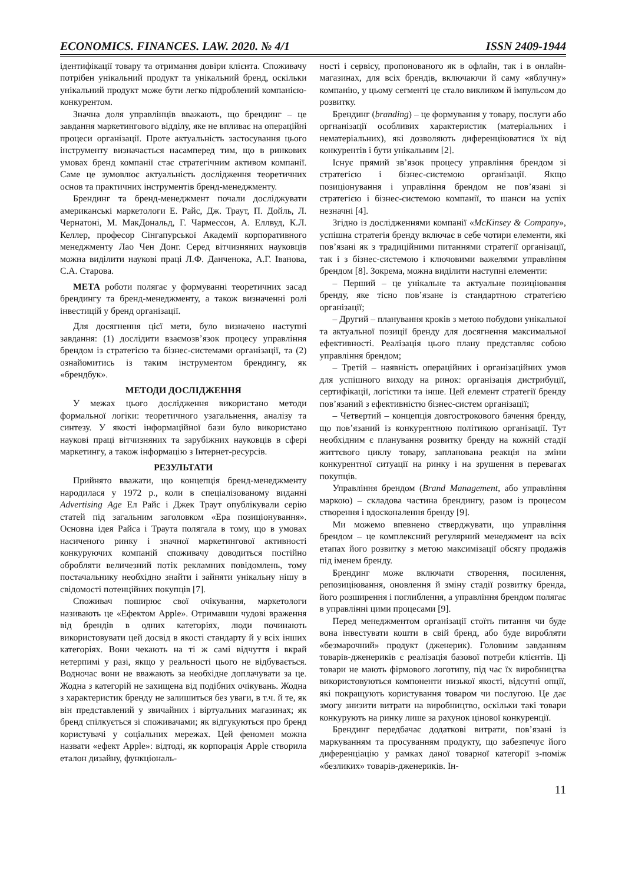ECONOMICS. FINANCES. LAW. 2020. № 4/1 ISSN 2409-1944
ідентифікації товару та отримання довіри клієнта. Споживачу потрібен унікальний продукт та унікальний бренд, оскільки унікальний продукт може бути легко підроблений компанією-конкурентом.
Значна доля управлінців вважають, що брендинг – це завдання маркетингового відділу, яке не впливає на операційні процеси організації. Проте актуальність застосування цього інструменту визначається насамперед тим, що в ринкових умовах бренд компанії стає стратегічним активом компанії. Саме це зумовлює актуальність дослідження теоретичних основ та практичних інструментів бренд-менеджменту.
Брендинг та бренд-менеджмент почали досліджувати американські маркетологи Е. Райс, Дж. Траут, П. Дойль, Л. Чернатоні, М. МакДональд, Г. Чармессон, А. Еллвуд, К.Л. Келлер, професор Сінгапурської Академії корпоративного менеджменту Лао Чен Донг. Серед вітчизняних науковців можна виділити наукові праці Л.Ф. Данченока, А.Г. Іванова, С.А. Старова.
МЕТА роботи полягає у формуванні теоретичних засад брендингу та бренд-менеджменту, а також визначенні ролі інвестицій у бренд організації.
Для досягнення цієї мети, було визначено наступні завдання: (1) дослідити взаємозв’язок процесу управління брендом із стратегією та бізнес-системами організації, та (2) ознайомитись із таким інструментом брендингу, як «брендбук».
МЕТОДИ ДОСЛІДЖЕННЯ
У межах цього дослідження використано методи формальної логіки: теоретичного узагальнення, аналізу та синтезу. У якості інформаційної бази було використано наукові праці вітчизняних та зарубіжних науковців в сфері маркетингу, а також інформацію з Інтернет-ресурсів.
РЕЗУЛЬТАТИ
Прийнято вважати, що концепція бренд-менеджменту народилася у 1972 р., коли в спеціалізованому виданні Advertising Age Ел Райс і Джек Траут опублікували серію статей під загальним заголовком «Ера позиціонування». Основна ідея Райса і Траута полягала в тому, що в умовах насиченого ринку і значної маркетингової активності конкуруючих компаній споживачу доводиться постійно обробляти величезний потік рекламних повідомлень, тому постачальнику необхідно знайти і зайняти унікальну нішу в свідомості потенційних покупців [7].
Споживач поширює свої очікування, маркетологи називають це «Ефектом Apple». Отримавши чудові враження від брендів в одних категоріях, люди починають використовувати цей досвід в якості стандарту й у всіх інших категоріях. Вони чекають на ті ж самі відчуття і вкрай нетерпимі у разі, якщо у реальності цього не відбувається. Водночас вони не вважають за необхідне доплачувати за це. Жодна з категорій не захищена від подібних очікувань. Жодна з характеристик бренду не залишиться без уваги, в т.ч. й те, як він представлений у звичайних і віртуальних магазинах; як бренд спілкується зі споживачами; як відгукуються про бренд користувачі у соціальних мережах. Цей феномен можна назвати «ефект Apple»: відтоді, як корпорація Apple створила еталон дизайну, функціональ-
ності і сервісу, пропонованого як в офлайн, так і в онлайн-магазинах, для всіх брендів, включаючи й саму «яблучну» компанію, у цьому сегменті це стало викликом й імпульсом до розвитку.
Брендинг (branding) – це формування у товару, послуги або оргнанізації особливих характеристик (матеріальних і нематеріальних), які дозволяють диференціюватися їх від конкурентів і бути унікальним [2].
Існує прямий зв’язок процесу управління брендом зі стратегією і бізнес-системою організації. Якщо позиціонування і управління брендом не пов’язані зі стратегією і бізнес-системою компанії, то шанси на успіх незначні [4].
Згідно із дослідженнями компанії «McKinsey & Company», успішна стратегія бренду включає в себе чотири елементи, які пов’язані як з традиційними питаннями стратегії організації, так і з бізнес-системою і ключовими важелями управління брендом [8]. Зокрема, можна виділити наступні елементи:
– Перший – це унікальне та актуальне позиціювання бренду, яке тісно пов’язане із стандартною стратегією організації;
– Другий – планування кроків з метою побудови унікальної та актуальної позиції бренду для досягнення максимальної ефективності. Реалізація цього плану представляє собою управління брендом;
– Третій – наявність операційних і організаційних умов для успішного виходу на ринок: організація дистрибуції, сертифікації, логістики та інше. Цей елемент стратегії бренду пов’язаний з ефективністю бізнес-систем організації;
– Четвертий – концепція довгострокового бачення бренду, що пов’язаний із конкурентною політикою організації. Тут необхідним є планування розвитку бренду на кожній стадії життєвого циклу товару, запланована реакція на зміни конкурентної ситуації на ринку і на зрушення в перевагах покупців.
Управління брендом (Brand Management, або управління маркою) – складова частина брендингу, разом із процесом створення і вдосконалення бренду [9].
Ми можемо впевнено стверджувати, що управління брендом – це комплексний регулярний менеджмент на всіх етапах його розвитку з метою максимізації обсягу продажів під іменем бренду.
Брендинг може включати створення, посилення, репозиціювання, оновлення й зміну стадії розвитку бренда, його розширення і поглиблення, а управління брендом полягає в управлінні цими процесами [9].
Перед менеджментом організації стоїть питання чи буде вона інвестувати кошти в свій бренд, або буде виробляти «безмарочний» продукт (дженерик). Головним завданням товарів-дженериків є реалізація базової потреби клієнтів. Ці товари не мають фірмового логотипу, під час їх виробництва використовуються компоненти низької якості, відсутні опції, які покращують користування товаром чи послугою. Це дає змогу знизити витрати на виробництво, оскільки такі товари конкурують на ринку лише за рахунок цінової конкуренції.
Брендинг передбачає додаткові витрати, пов’язані із маркуванням та просуванням продукту, що забезпечує його диференціацію у рамках даної товарної категорії з-поміж «безликих» товарів-дженериків. Ін-
11